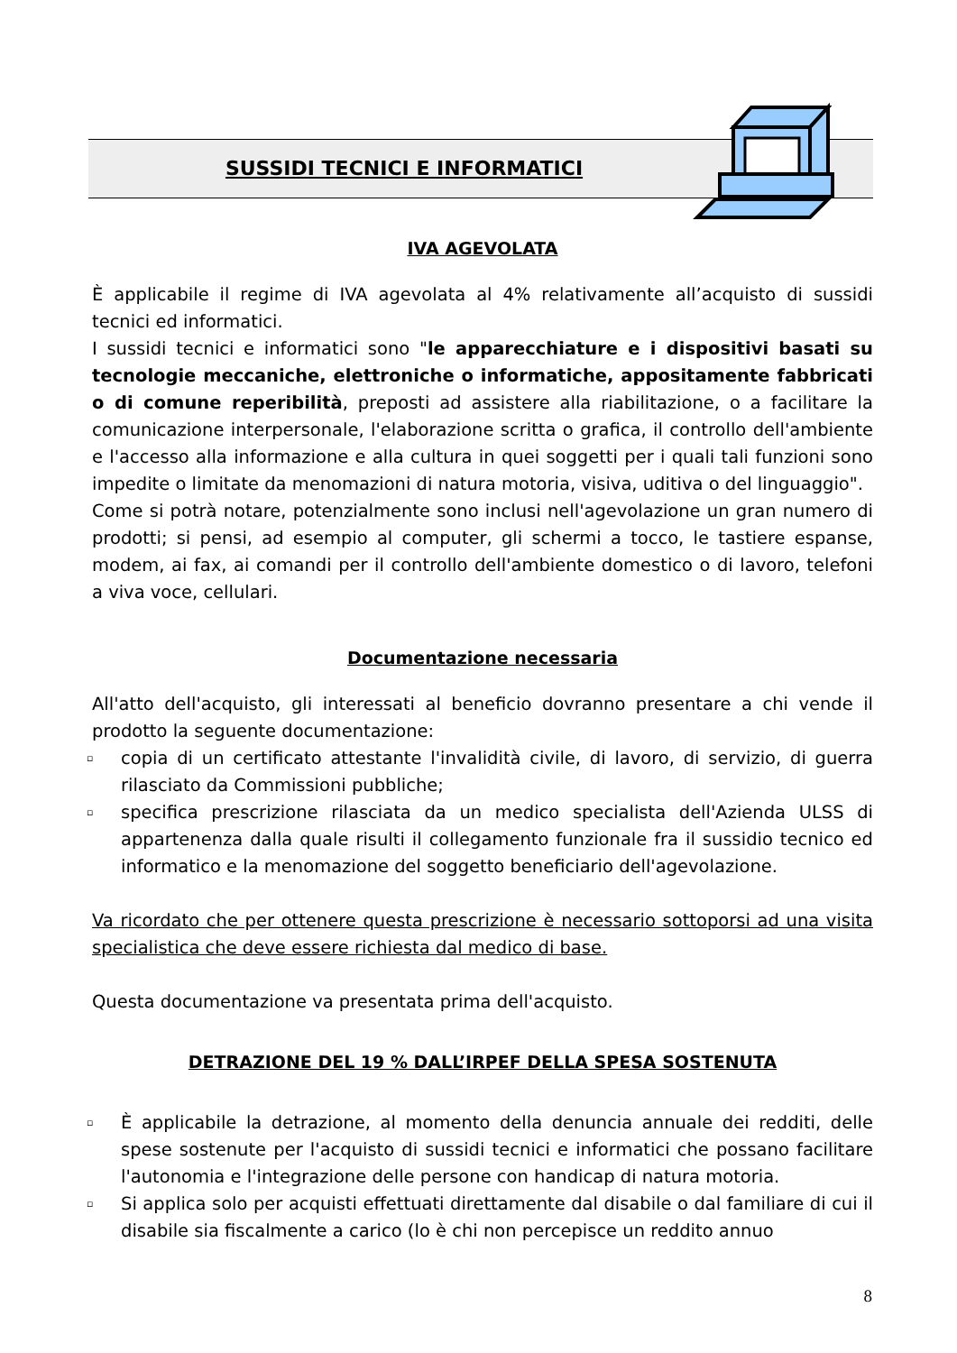SUSSIDI TECNICI E INFORMATICI
IVA AGEVOLATA
È applicabile il regime di IVA agevolata al 4% relativamente all’acquisto di sussidi tecnici ed informatici.
I sussidi tecnici e informatici sono "le apparecchiature e i dispositivi basati su tecnologie meccaniche, elettroniche o informatiche, appositamente fabbricati o di comune reperibilità, preposti ad assistere alla riabilitazione, o a facilitare la comunicazione interpersonale, l'elaborazione scritta o grafica, il controllo dell'ambiente e l'accesso alla informazione e alla cultura in quei soggetti per i quali tali funzioni sono impedite o limitate da menomazioni di natura motoria, visiva, uditiva o del linguaggio".
Come si potrà notare, potenzialmente sono inclusi nell'agevolazione un gran numero di prodotti; si pensi, ad esempio al computer, gli schermi a tocco, le tastiere espanse, modem, ai fax, ai comandi per il controllo dell'ambiente domestico o di lavoro, telefoni a viva voce, cellulari.
Documentazione necessaria
All'atto dell'acquisto, gli interessati al beneficio dovranno presentare a chi vende il prodotto la seguente documentazione:
▫ copia di un certificato attestante l'invalidità civile, di lavoro, di servizio, di guerra rilasciato da Commissioni pubbliche;
▫ specifica prescrizione rilasciata da un medico specialista dell'Azienda ULSS di appartenenza dalla quale risulti il collegamento funzionale fra il sussidio tecnico ed informatico e la menomazione del soggetto beneficiario dell'agevolazione.
Va ricordato che per ottenere questa prescrizione è necessario sottoporsi ad una visita specialistica che deve essere richiesta dal medico di base.
Questa documentazione va presentata prima dell'acquisto.
DETRAZIONE DEL 19 % DALL’IRPEF DELLA SPESA SOSTENUTA
▫ È applicabile la detrazione, al momento della denuncia annuale dei redditi, delle spese sostenute per l'acquisto di sussidi tecnici e informatici che possano facilitare l'autonomia e l'integrazione delle persone con handicap di natura motoria.
▫ Si applica solo per acquisti effettuati direttamente dal disabile o dal familiare di cui il disabile sia fiscalmente a carico (lo è chi non percepisce un reddito annuo
8